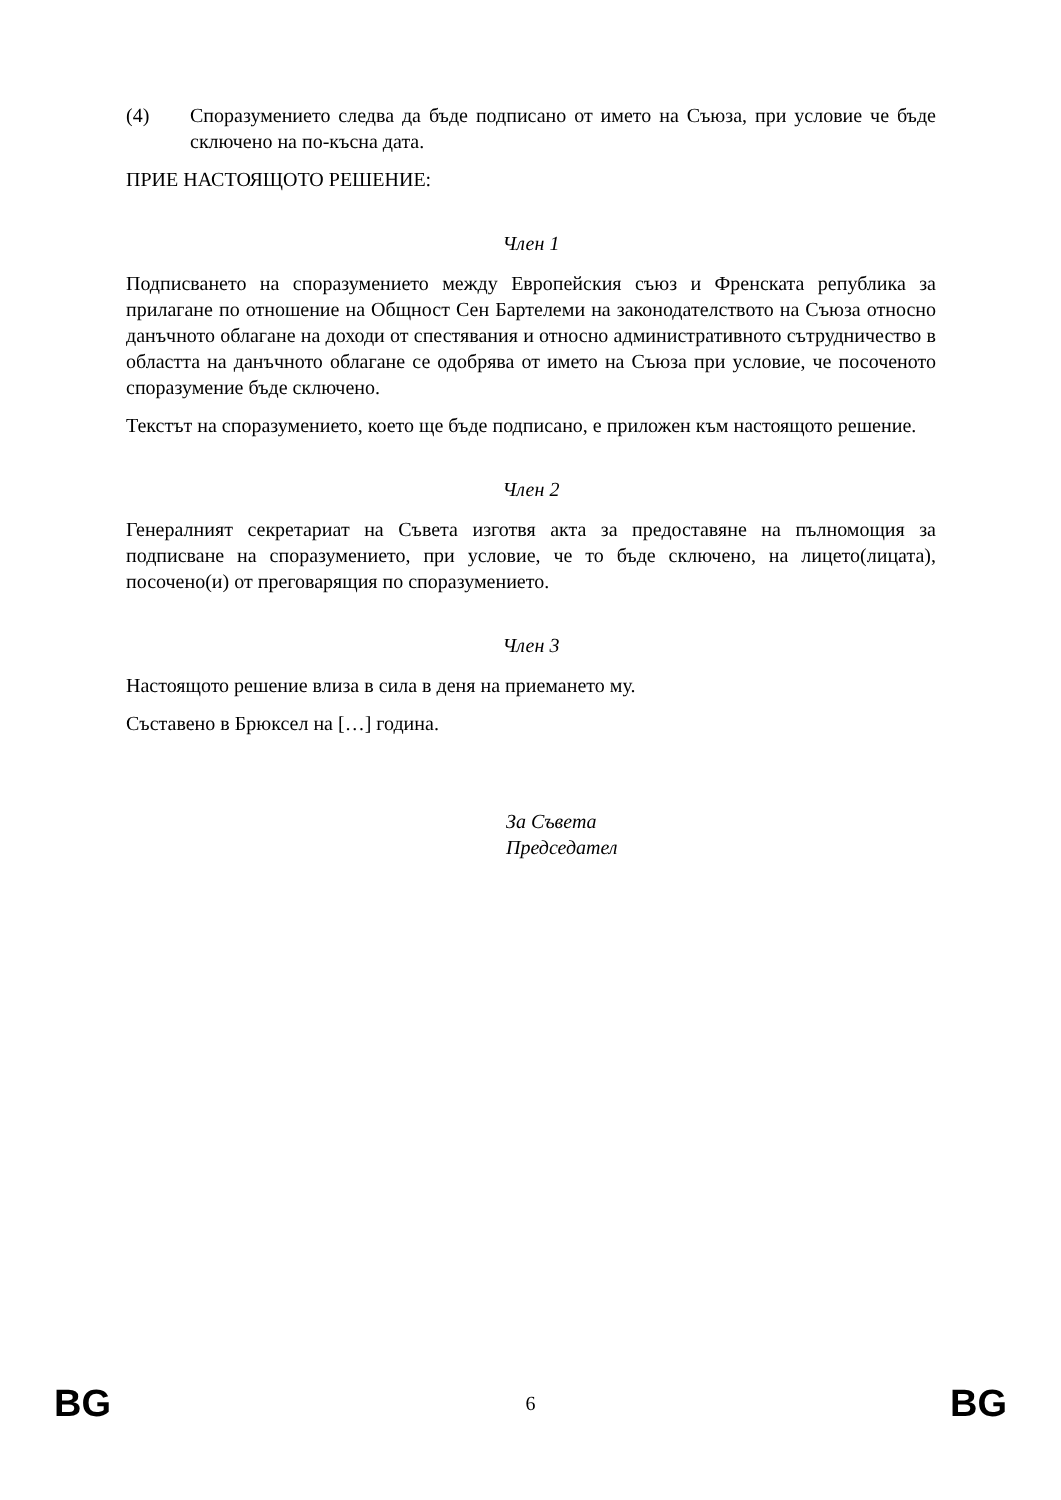(4) Споразумението следва да бъде подписано от името на Съюза, при условие че бъде сключено на по-късна дата.
ПРИЕ НАСТОЯЩОТО РЕШЕНИЕ:
Член 1
Подписването на споразумението между Европейския съюз и Френската република за прилагане по отношение на Общност Сен Бартелеми на законодателството на Съюза относно данъчното облагане на доходи от спестявания и относно административното сътрудничество в областта на данъчното облагане се одобрява от името на Съюза при условие, че посоченото споразумение бъде сключено.
Текстът на споразумението, което ще бъде подписано, е приложен към настоящото решение.
Член 2
Генералният секретариат на Съвета изготвя акта за предоставяне на пълномощия за подписване на споразумението, при условие, че то бъде сключено, на лицето(лицата), посочено(и) от преговарящия по споразумението.
Член 3
Настоящото решение влиза в сила в деня на приемането му.
Съставено в Брюксел на […] година.
За Съвета
Председател
BG 6 BG